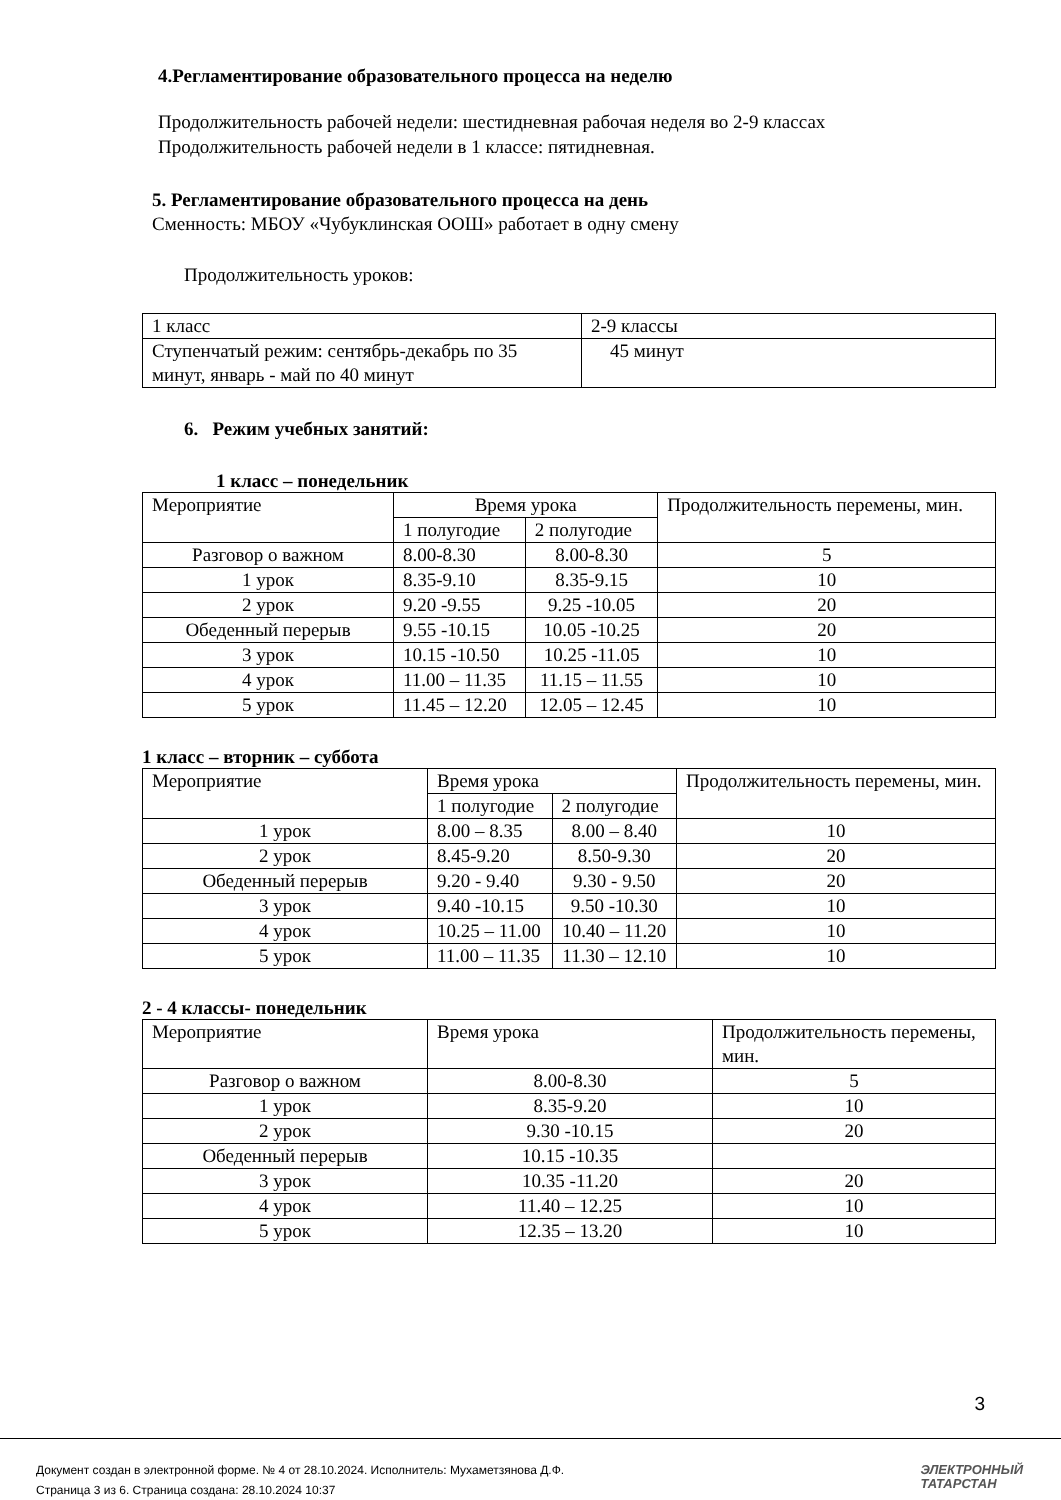4.Регламентирование образовательного процесса на неделю
Продолжительность рабочей недели: шестидневная рабочая неделя во 2-9 классах
Продолжительность рабочей недели в 1 классе: пятидневная.
5. Регламентирование образовательного процесса на день
Сменность: МБОУ «Чубуклинская ООШ» работает в одну смену
Продолжительность уроков:
| 1 класс | 2-9 классы |
| Ступенчатый режим: сентябрь-декабрь по 35 минут, январь - май по 40 минут | 45 минут |
6. Режим учебных занятий:
1 класс – понедельник
| Мероприятие | Время урока | | Продолжительность перемены, мин. |
| | 1 полугодие | 2 полугодие | |
| Разговор о важном | 8.00-8.30 | 8.00-8.30 | 5 |
| 1 урок | 8.35-9.10 | 8.35-9.15 | 10 |
| 2 урок | 9.20 -9.55 | 9.25 -10.05 | 20 |
| Обеденный перерыв | 9.55 -10.15 | 10.05 -10.25 | 20 |
| 3 урок | 10.15 -10.50 | 10.25 -11.05 | 10 |
| 4 урок | 11.00 – 11.35 | 11.15 – 11.55 | 10 |
| 5 урок | 11.45 – 12.20 | 12.05 – 12.45 | 10 |
1 класс – вторник – суббота
| Мероприятие | Время урока | | Продолжительность перемены, мин. |
| | 1 полугодие | 2 полугодие | |
| 1 урок | 8.00 – 8.35 | 8.00 – 8.40 | 10 |
| 2 урок | 8.45-9.20 | 8.50-9.30 | 20 |
| Обеденный перерыв | 9.20 - 9.40 | 9.30 - 9.50 | 20 |
| 3 урок | 9.40 -10.15 | 9.50 -10.30 | 10 |
| 4 урок | 10.25 – 11.00 | 10.40 – 11.20 | 10 |
| 5 урок | 11.00 – 11.35 | 11.30 – 12.10 | 10 |
2 - 4 классы- понедельник
| Мероприятие | Время урока | Продолжительность перемены, мин. |
| Разговор о важном | 8.00-8.30 | 5 |
| 1 урок | 8.35-9.20 | 10 |
| 2 урок | 9.30 -10.15 | 20 |
| Обеденный перерыв | 10.15 -10.35 | |
| 3 урок | 10.35 -11.20 | 20 |
| 4 урок | 11.40 – 12.25 | 10 |
| 5 урок | 12.35 – 13.20 | 10 |
3
Документ создан в электронной форме. № 4 от 28.10.2024. Исполнитель: Мухаметзянова Д.Ф.
Страница 3 из 6. Страница создана: 28.10.2024 10:37
ЭЛЕКТРОННЫЙ
ТАТАРСТАН